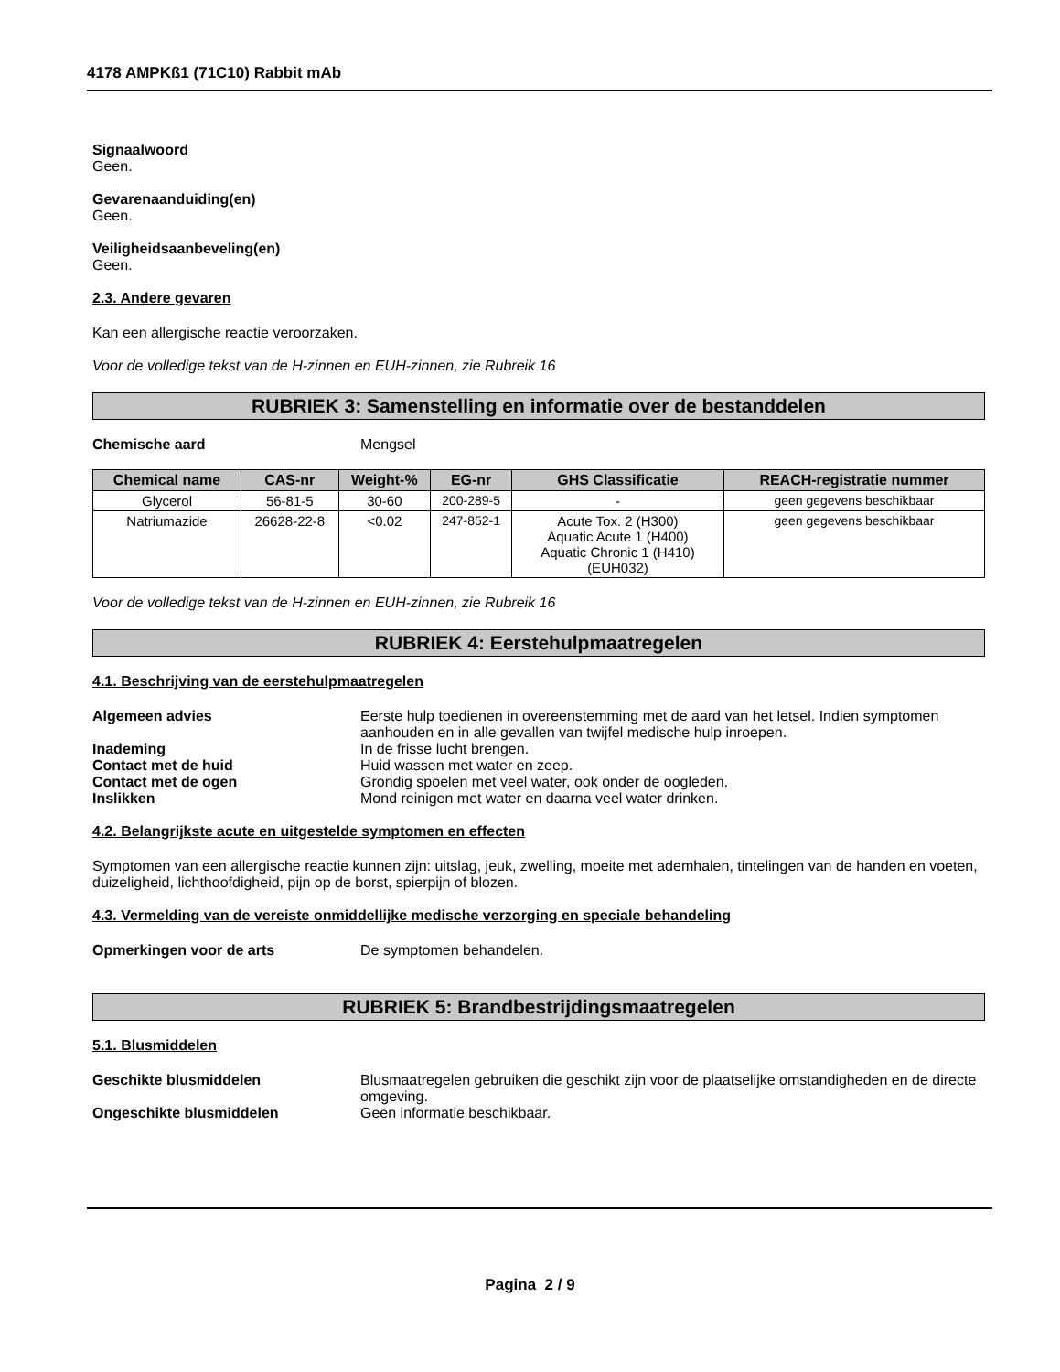4178 AMPKß1 (71C10) Rabbit mAb
Signaalwoord
Geen.
Gevarenaanduiding(en)
Geen.
Veiligheidsaanbeveling(en)
Geen.
2.3. Andere gevaren
Kan een allergische reactie veroorzaken.
Voor de volledige tekst van de H-zinnen en EUH-zinnen, zie Rubreik 16
RUBRIEK 3: Samenstelling en informatie over de bestanddelen
Chemische aard Mengsel
| Chemical name | CAS-nr | Weight-% | EG-nr | GHS Classificatie | REACH-registratie nummer |
| --- | --- | --- | --- | --- | --- |
| Glycerol | 56-81-5 | 30-60 | 200-289-5 | - | geen gegevens beschikbaar |
| Natriumazide | 26628-22-8 | <0.02 | 247-852-1 | Acute Tox. 2 (H300) Aquatic Acute 1 (H400) Aquatic Chronic 1 (H410) (EUH032) | geen gegevens beschikbaar |
Voor de volledige tekst van de H-zinnen en EUH-zinnen, zie Rubreik 16
RUBRIEK 4: Eerstehulpmaatregelen
4.1. Beschrijving van de eerstehulpmaatregelen
Algemeen advies Eerste hulp toedienen in overeenstemming met de aard van het letsel. Indien symptomen aanhouden en in alle gevallen van twijfel medische hulp inroepen.
Inademing In de frisse lucht brengen.
Contact met de huid Huid wassen met water en zeep.
Contact met de ogen Grondig spoelen met veel water, ook onder de oogleden.
Inslikken Mond reinigen met water en daarna veel water drinken.
4.2. Belangrijkste acute en uitgestelde symptomen en effecten
Symptomen van een allergische reactie kunnen zijn: uitslag, jeuk, zwelling, moeite met ademhalen, tintelingen van de handen en voeten, duizeligheid, lichthoofdigheid, pijn op de borst, spierpijn of blozen.
4.3. Vermelding van de vereiste onmiddellijke medische verzorging en speciale behandeling
Opmerkingen voor de arts De symptomen behandelen.
RUBRIEK 5: Brandbestrijdingsmaatregelen
5.1. Blusmiddelen
Geschikte blusmiddelen Blusmaatregelen gebruiken die geschikt zijn voor de plaatselijke omstandigheden en de directe omgeving.
Ongeschikte blusmiddelen Geen informatie beschikbaar.
Pagina 2 / 9